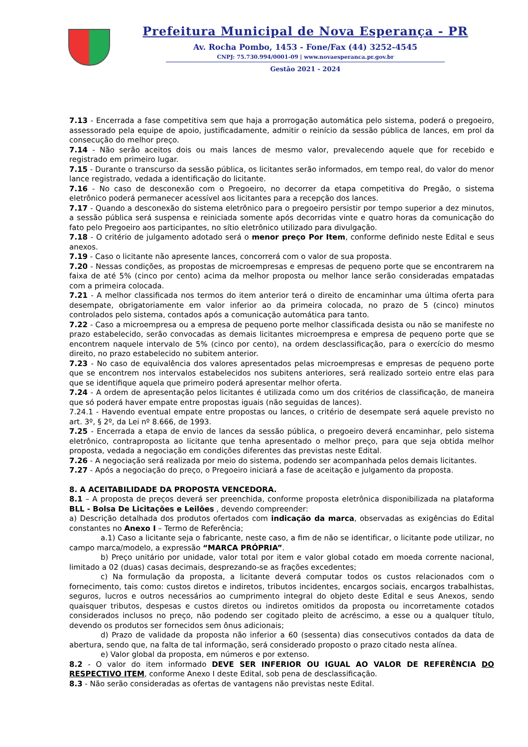Prefeitura Municipal de Nova Esperança - PR
Av. Rocha Pombo, 1453 - Fone/Fax (44) 3252-4545
CNPJ: 75.730.994/0001-09 | www.novaesperanca.pr.gov.br
Gestão 2021 - 2024
7.13 - Encerrada a fase competitiva sem que haja a prorrogação automática pelo sistema, poderá o pregoeiro, assessorado pela equipe de apoio, justificadamente, admitir o reinício da sessão pública de lances, em prol da consecução do melhor preço.
7.14 - Não serão aceitos dois ou mais lances de mesmo valor, prevalecendo aquele que for recebido e registrado em primeiro lugar.
7.15 - Durante o transcurso da sessão pública, os licitantes serão informados, em tempo real, do valor do menor lance registrado, vedada a identificação do licitante.
7.16 - No caso de desconexão com o Pregoeiro, no decorrer da etapa competitiva do Pregão, o sistema eletrônico poderá permanecer acessível aos licitantes para a recepção dos lances.
7.17 - Quando a desconexão do sistema eletrônico para o pregoeiro persistir por tempo superior a dez minutos, a sessão pública será suspensa e reiniciada somente após decorridas vinte e quatro horas da comunicação do fato pelo Pregoeiro aos participantes, no sítio eletrônico utilizado para divulgação.
7.18 - O critério de julgamento adotado será o menor preço Por Item, conforme definido neste Edital e seus anexos.
7.19 - Caso o licitante não apresente lances, concorrerá com o valor de sua proposta.
7.20 - Nessas condições, as propostas de microempresas e empresas de pequeno porte que se encontrarem na faixa de até 5% (cinco por cento) acima da melhor proposta ou melhor lance serão consideradas empatadas com a primeira colocada.
7.21 - A melhor classificada nos termos do item anterior terá o direito de encaminhar uma última oferta para desempate, obrigatoriamente em valor inferior ao da primeira colocada, no prazo de 5 (cinco) minutos controlados pelo sistema, contados após a comunicação automática para tanto.
7.22 - Caso a microempresa ou a empresa de pequeno porte melhor classificada desista ou não se manifeste no prazo estabelecido, serão convocadas as demais licitantes microempresa e empresa de pequeno porte que se encontrem naquele intervalo de 5% (cinco por cento), na ordem desclassificação, para o exercício do mesmo direito, no prazo estabelecido no subitem anterior.
7.23 - No caso de equivalência dos valores apresentados pelas microempresas e empresas de pequeno porte que se encontrem nos intervalos estabelecidos nos subitens anteriores, será realizado sorteio entre elas para que se identifique aquela que primeiro poderá apresentar melhor oferta.
7.24 - A ordem de apresentação pelos licitantes é utilizada como um dos critérios de classificação, de maneira que só poderá haver empate entre propostas iguais (não seguidas de lances).
7.24.1 - Havendo eventual empate entre propostas ou lances, o critério de desempate será aquele previsto no art. 3º, § 2º, da Lei nº 8.666, de 1993.
7.25 - Encerrada a etapa de envio de lances da sessão pública, o pregoeiro deverá encaminhar, pelo sistema eletrônico, contraproposta ao licitante que tenha apresentado o melhor preço, para que seja obtida melhor proposta, vedada a negociação em condições diferentes das previstas neste Edital.
7.26 - A negociação será realizada por meio do sistema, podendo ser acompanhada pelos demais licitantes.
7.27 - Após a negociação do preço, o Pregoeiro iniciará a fase de aceitação e julgamento da proposta.
8. A ACEITABILIDADE DA PROPOSTA VENCEDORA.
8.1 – A proposta de preços deverá ser preenchida, conforme proposta eletrônica disponibilizada na plataforma BLL - Bolsa De Licitações e Leilões , devendo compreender:
a) Descrição detalhada dos produtos ofertados com indicação da marca, observadas as exigências do Edital constantes no Anexo I – Termo de Referência;
a.1) Caso a licitante seja o fabricante, neste caso, a fim de não se identificar, o licitante pode utilizar, no campo marca/modelo, a expressão “MARCA PRÓPRIA”.
b) Preço unitário por unidade, valor total por item e valor global cotado em moeda corrente nacional, limitado a 02 (duas) casas decimais, desprezando-se as frações excedentes;
c) Na formulação da proposta, a licitante deverá computar todos os custos relacionados com o fornecimento, tais como: custos diretos e indiretos, tributos incidentes, encargos sociais, encargos trabalhistas, seguros, lucros e outros necessários ao cumprimento integral do objeto deste Edital e seus Anexos, sendo quaisquer tributos, despesas e custos diretos ou indiretos omitidos da proposta ou incorretamente cotados considerados inclusos no preço, não podendo ser cogitado pleito de acréscimo, a esse ou a qualquer título, devendo os produtos ser fornecidos sem ônus adicionais;
d) Prazo de validade da proposta não inferior a 60 (sessenta) dias consecutivos contados da data de abertura, sendo que, na falta de tal informação, será considerado proposto o prazo citado nesta alínea.
e) Valor global da proposta, em números e por extenso.
8.2 - O valor do item informado DEVE SER INFERIOR OU IGUAL AO VALOR DE REFERÊNCIA DO RESPECTIVO ITEM, conforme Anexo I deste Edital, sob pena de desclassificação.
8.3 - Não serão consideradas as ofertas de vantagens não previstas neste Edital.